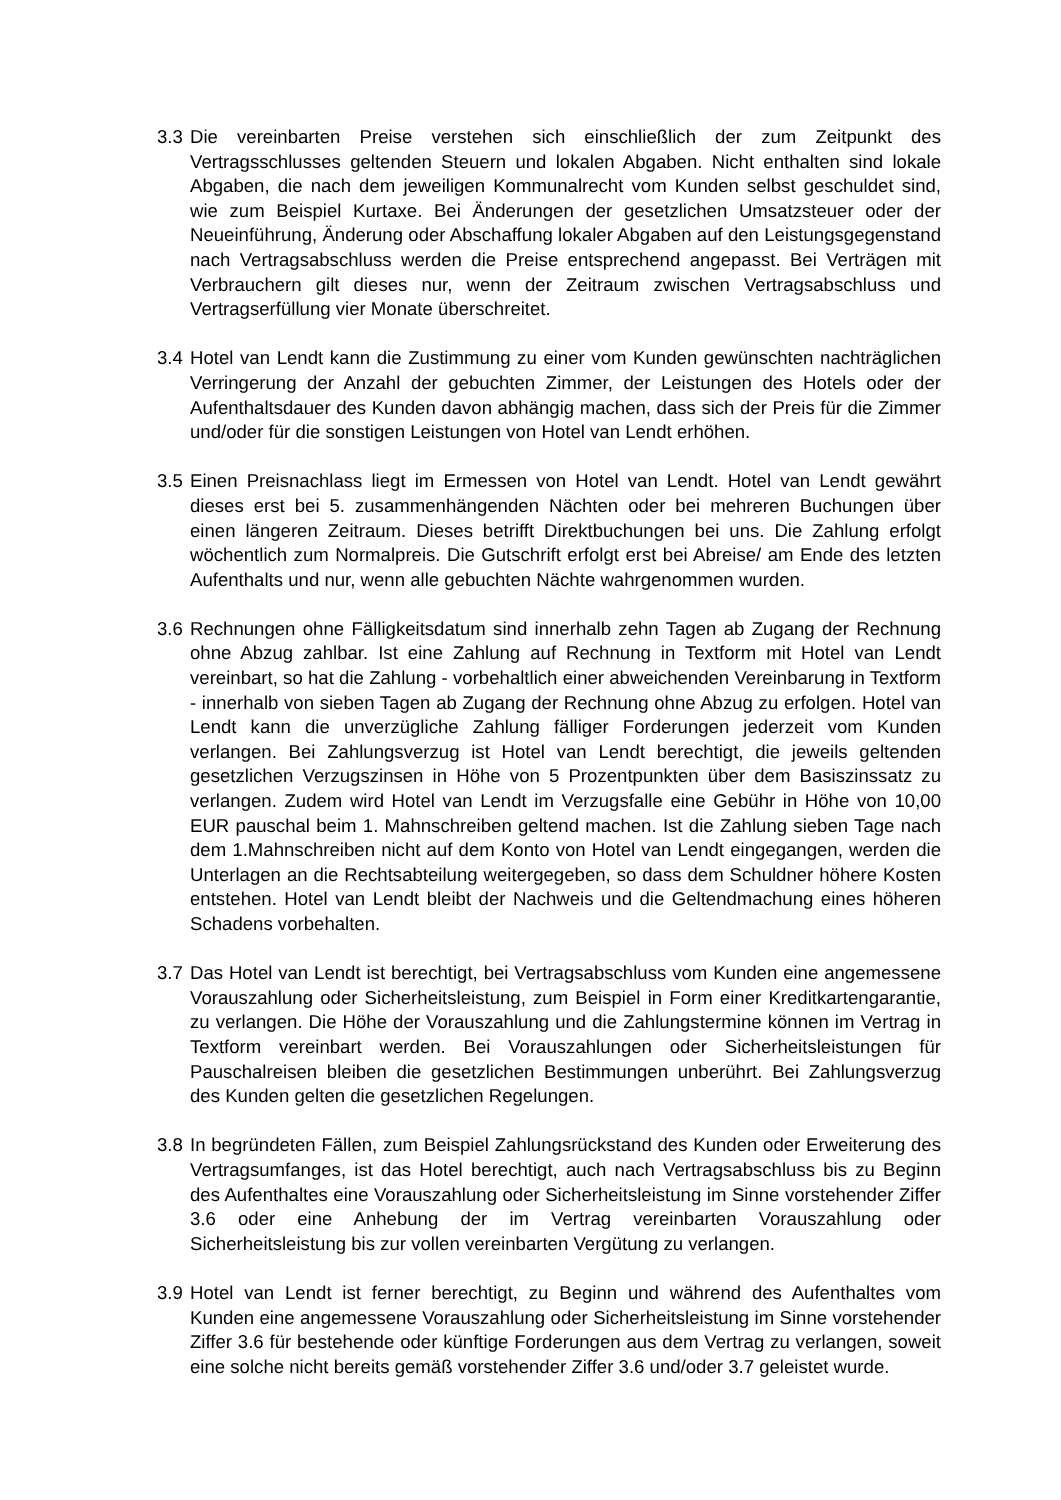3.3
Die vereinbarten Preise verstehen sich einschließlich der zum Zeitpunkt des Vertragsschlusses geltenden Steuern und lokalen Abgaben. Nicht enthalten sind lokale Abgaben, die nach dem jeweiligen Kommunalrecht vom Kunden selbst geschuldet sind, wie zum Beispiel Kurtaxe. Bei Änderungen der gesetzlichen Umsatzsteuer oder der Neueinführung, Änderung oder Abschaffung lokaler Abgaben auf den Leistungsgegenstand nach Vertragsabschluss werden die Preise entsprechend angepasst. Bei Verträgen mit Verbrauchern gilt dieses nur, wenn der Zeitraum zwischen Vertragsabschluss und Vertragserfüllung vier Monate überschreitet.
3.4
Hotel van Lendt kann die Zustimmung zu einer vom Kunden gewünschten nachträglichen Verringerung der Anzahl der gebuchten Zimmer, der Leistungen des Hotels oder der Aufenthaltsdauer des Kunden davon abhängig machen, dass sich der Preis für die Zimmer und/oder für die sonstigen Leistungen von Hotel van Lendt erhöhen.
3.5
Einen Preisnachlass liegt im Ermessen von Hotel van Lendt. Hotel van Lendt gewährt dieses erst bei 5. zusammenhängenden Nächten oder bei mehreren Buchungen über einen längeren Zeitraum. Dieses betrifft Direktbuchungen bei uns. Die Zahlung erfolgt wöchentlich zum Normalpreis. Die Gutschrift erfolgt erst bei Abreise/ am Ende des letzten Aufenthalts und nur, wenn alle gebuchten Nächte wahrgenommen wurden.
3.6
Rechnungen ohne Fälligkeitsdatum sind innerhalb zehn Tagen ab Zugang der Rechnung ohne Abzug zahlbar. Ist eine Zahlung auf Rechnung in Textform mit Hotel van Lendt vereinbart, so hat die Zahlung - vorbehaltlich einer abweichenden Vereinbarung in Textform - innerhalb von sieben Tagen ab Zugang der Rechnung ohne Abzug zu erfolgen. Hotel van Lendt kann die unverzügliche Zahlung fälliger Forderungen jederzeit vom Kunden verlangen. Bei Zahlungsverzug ist Hotel van Lendt berechtigt, die jeweils geltenden gesetzlichen Verzugszinsen in Höhe von 5 Prozentpunkten über dem Basiszinssatz zu verlangen. Zudem wird Hotel van Lendt im Verzugsfalle eine Gebühr in Höhe von 10,00 EUR pauschal beim 1. Mahnschreiben geltend machen. Ist die Zahlung sieben Tage nach dem 1.Mahnschreiben nicht auf dem Konto von Hotel van Lendt eingegangen, werden die Unterlagen an die Rechtsabteilung weitergegeben, so dass dem Schuldner höhere Kosten entstehen. Hotel van Lendt bleibt der Nachweis und die Geltendmachung eines höheren Schadens vorbehalten.
3.7
Das Hotel van Lendt ist berechtigt, bei Vertragsabschluss vom Kunden eine angemessene Vorauszahlung oder Sicherheitsleistung, zum Beispiel in Form einer Kreditkartengarantie, zu verlangen. Die Höhe der Vorauszahlung und die Zahlungstermine können im Vertrag in Textform vereinbart werden. Bei Vorauszahlungen oder Sicherheitsleistungen für Pauschalreisen bleiben die gesetzlichen Bestimmungen unberührt. Bei Zahlungsverzug des Kunden gelten die gesetzlichen Regelungen.
3.8
In begründeten Fällen, zum Beispiel Zahlungsrückstand des Kunden oder Erweiterung des Vertragsumfanges, ist das Hotel berechtigt, auch nach Vertragsabschluss bis zu Beginn des Aufenthaltes eine Vorauszahlung oder Sicherheitsleistung im Sinne vorstehender Ziffer 3.6 oder eine Anhebung der im Vertrag vereinbarten Vorauszahlung oder Sicherheitsleistung bis zur vollen vereinbarten Vergütung zu verlangen.
3.9
Hotel van Lendt ist ferner berechtigt, zu Beginn und während des Aufenthaltes vom Kunden eine angemessene Vorauszahlung oder Sicherheitsleistung im Sinne vorstehender Ziffer 3.6 für bestehende oder künftige Forderungen aus dem Vertrag zu verlangen, soweit eine solche nicht bereits gemäß vorstehender Ziffer 3.6 und/oder 3.7 geleistet wurde.